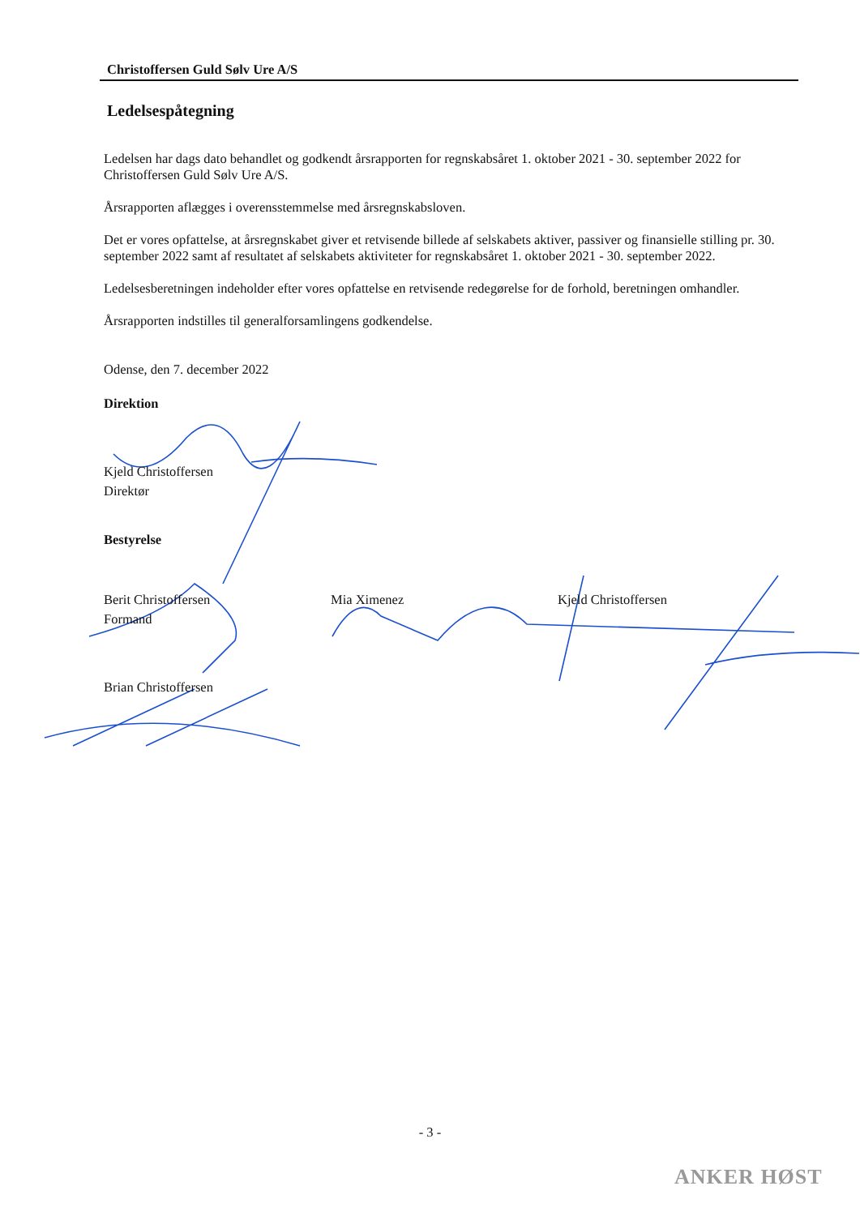Christoffersen Guld Sølv Ure A/S
Ledelsespåtegning
Ledelsen har dags dato behandlet og godkendt årsrapporten for regnskabsåret 1. oktober 2021 - 30. september 2022 for Christoffersen Guld Sølv Ure A/S.
Årsrapporten aflægges i overensstemmelse med årsregnskabsloven.
Det er vores opfattelse, at årsregnskabet giver et retvisende billede af selskabets aktiver, passiver og finansielle stilling pr. 30. september 2022 samt af resultatet af selskabets aktiviteter for regnskabsåret 1. oktober 2021 - 30. september 2022.
Ledelsesberetningen indeholder efter vores opfattelse en retvisende redegørelse for de forhold, beretningen omhandler.
Årsrapporten indstilles til generalforsamlingens godkendelse.
Odense, den 7. december 2022
Direktion
Kjeld Christoffersen
Direktør
Bestyrelse
Berit Christoffersen
Formand
Mia Ximenez Kjeld Christoffersen
Brian Christoffersen
- 3 -
ANKER HØST